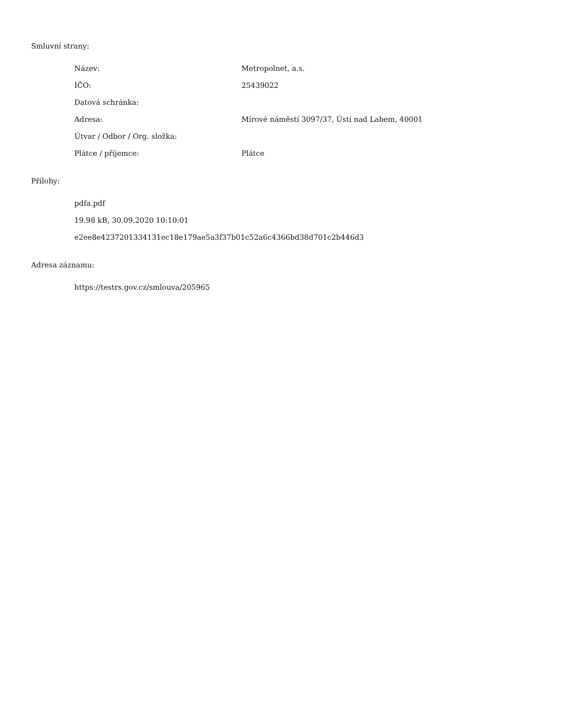Smluvní strany:
| Název: | Metropolnet, a.s. |
| IČO: | 25439022 |
| Datová schránka: | |
| Adresa: | Mírové náměstí 3097/37, Ústí nad Labem, 40001 |
| Útvar / Odbor / Org. složka: | |
| Plátce / příjemce: | Plátce |
Přílohy:
pdfa.pdf
19.98 kB, 30.09.2020 10:10:01
e2ee8e4237201334131ec18e179ae5a3f37b01c52a6c4366bd38d701c2b446d3
Adresa záznamu:
https://testrs.gov.cz/smlouva/205965